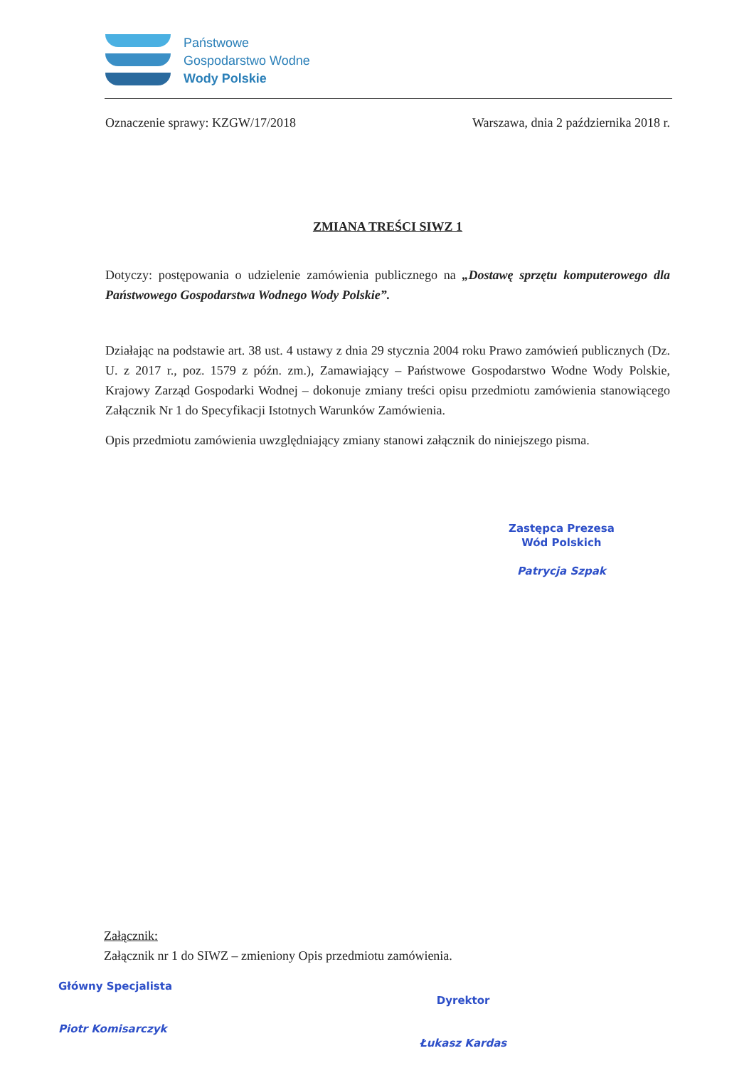Państwowe
Gospodarstwo Wodne
Wody Polskie
Oznaczenie sprawy: KZGW/17/2018 Warszawa, dnia 2 października 2018 r.
ZMIANA TREŚCI SIWZ 1
Dotyczy: postępowania o udzielenie zamówienia publicznego na „Dostawę sprzętu komputerowego dla Państwowego Gospodarstwa Wodnego Wody Polskie”.
Działając na podstawie art. 38 ust. 4 ustawy z dnia 29 stycznia 2004 roku Prawo zamówień publicznych (Dz. U. z 2017 r., poz. 1579 z późn. zm.), Zamawiający – Państwowe Gospodarstwo Wodne Wody Polskie, Krajowy Zarząd Gospodarki Wodnej – dokonuje zmiany treści opisu przedmiotu zamówienia stanowiącego Załącznik Nr 1 do Specyfikacji Istotnych Warunków Zamówienia.
Opis przedmiotu zamówienia uwzględniający zmiany stanowi załącznik do niniejszego pisma.
Zastępca Prezesa
Wód Polskich
Patrycja Szpak
Załącznik:
Załącznik nr 1 do SIWZ – zmieniony Opis przedmiotu zamówienia.
Główny Specjalista
Piotr Komisarczyk
Dyrektor
Łukasz Kardas